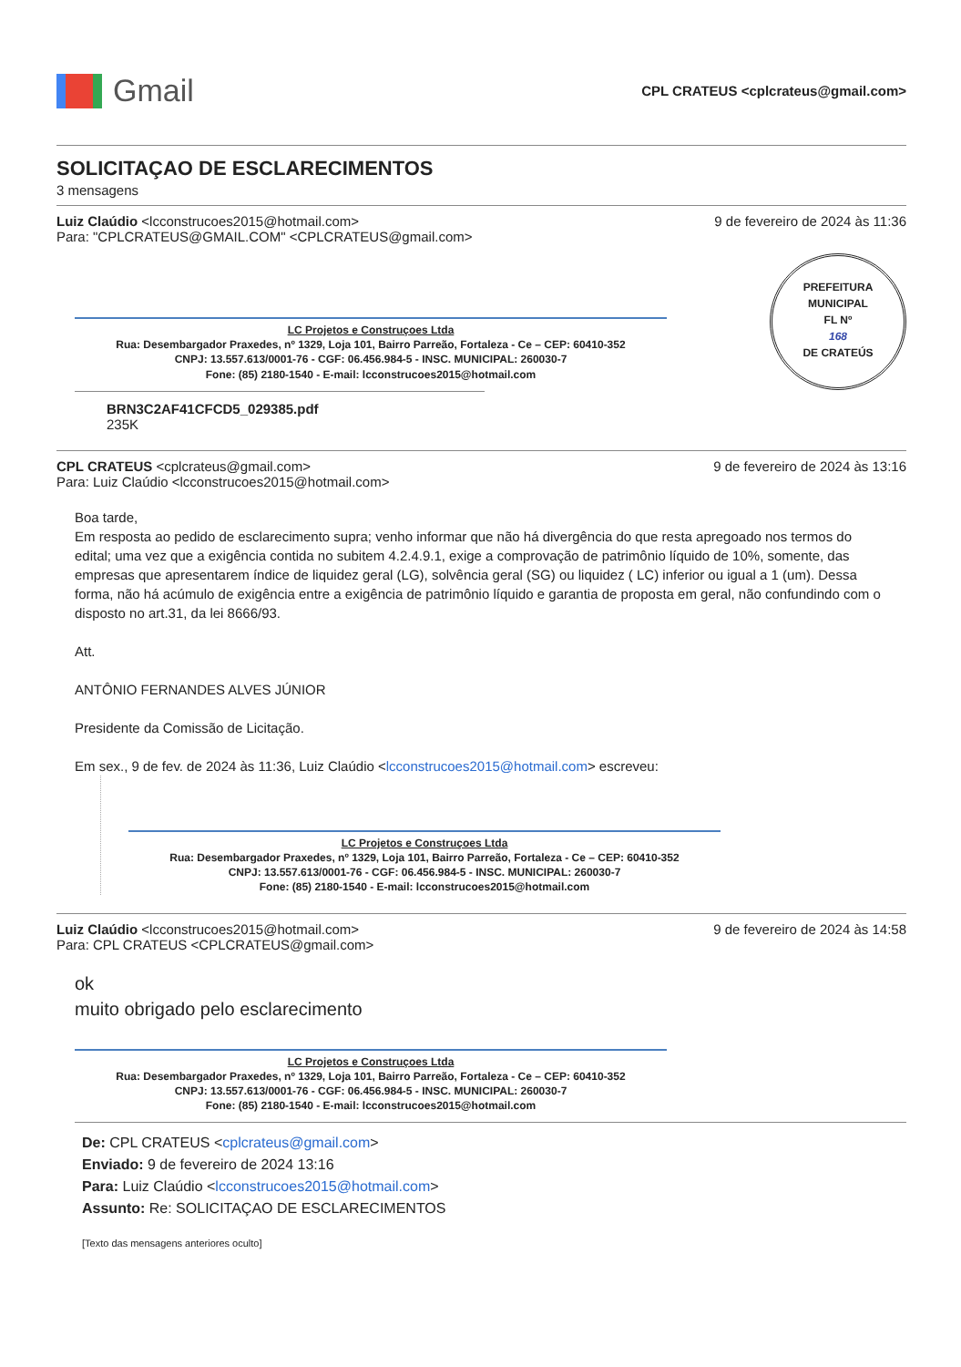Gmail
CPL CRATEUS <cplcrateus@gmail.com>
SOLICITAÇAO DE ESCLARECIMENTOS
3 mensagens
Luiz Claúdio <lcconstrucoes2015@hotmail.com>
Para: "CPLCRATEUS@GMAIL.COM" <CPLCRATEUS@gmail.com>
9 de fevereiro de 2024 às 11:36
PREFEITURA MUNICIPAL
FL Nº
168
DE CRATEÚS
LC Projetos e Construçoes Ltda
Rua: Desembargador Praxedes, nº 1329, Loja 101, Bairro Parreão, Fortaleza - Ce – CEP: 60410-352
CNPJ: 13.557.613/0001-76 - CGF: 06.456.984-5 - INSC. MUNICIPAL: 260030-7
Fone: (85) 2180-1540 - E-mail: lcconstrucoes2015@hotmail.com
BRN3C2AF41CFCD5_029385.pdf
235K
CPL CRATEUS <cplcrateus@gmail.com>
Para: Luiz Claúdio <lcconstrucoes2015@hotmail.com>
9 de fevereiro de 2024 às 13:16
Boa tarde,
Em resposta ao pedido de esclarecimento supra; venho informar que não há divergência do que resta apregoado nos termos do edital; uma vez que a exigência contida no subitem 4.2.4.9.1, exige a comprovação de patrimônio líquido de 10%, somente, das empresas que apresentarem índice de liquidez geral (LG), solvência geral (SG) ou liquidez ( LC) inferior ou igual a 1 (um). Dessa forma, não há acúmulo de exigência entre a exigência de patrimônio líquido e garantia de proposta em geral, não confundindo com o disposto no art.31, da lei 8666/93.
Att.
ANTÔNIO FERNANDES ALVES JÚNIOR
Presidente da Comissão de Licitação.
Em sex., 9 de fev. de 2024 às 11:36, Luiz Claúdio <lcconstrucoes2015@hotmail.com> escreveu:
LC Projetos e Construçoes Ltda
Rua: Desembargador Praxedes, nº 1329, Loja 101, Bairro Parreão, Fortaleza - Ce – CEP: 60410-352
CNPJ: 13.557.613/0001-76 - CGF: 06.456.984-5 - INSC. MUNICIPAL: 260030-7
Fone: (85) 2180-1540 - E-mail: lcconstrucoes2015@hotmail.com
Luiz Claúdio <lcconstrucoes2015@hotmail.com>
Para: CPL CRATEUS <CPLCRATEUS@gmail.com>
9 de fevereiro de 2024 às 14:58
ok
muito obrigado pelo esclarecimento
LC Projetos e Construçoes Ltda
Rua: Desembargador Praxedes, nº 1329, Loja 101, Bairro Parreão, Fortaleza - Ce – CEP: 60410-352
CNPJ: 13.557.613/0001-76 - CGF: 06.456.984-5 - INSC. MUNICIPAL: 260030-7
Fone: (85) 2180-1540 - E-mail: lcconstrucoes2015@hotmail.com
De: CPL CRATEUS <cplcrateus@gmail.com>
Enviado: 9 de fevereiro de 2024 13:16
Para: Luiz Claúdio <lcconstrucoes2015@hotmail.com>
Assunto: Re: SOLICITAÇAO DE ESCLARECIMENTOS
[Texto das mensagens anteriores oculto]